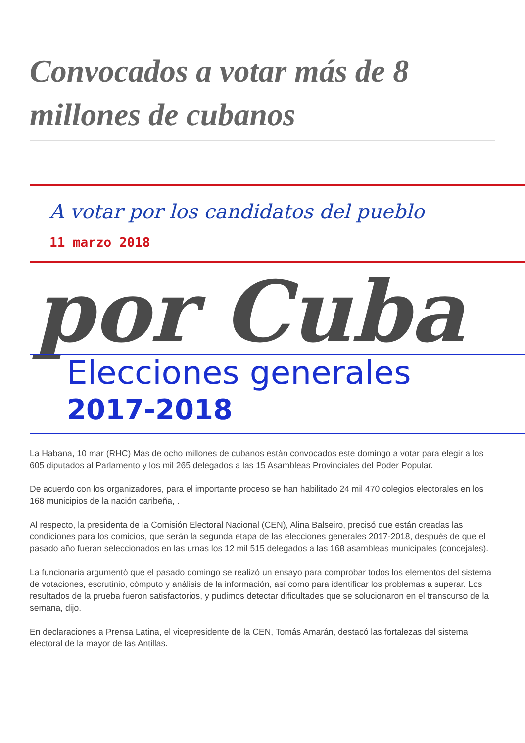Convocados a votar más de 8 millones de cubanos
A votar por los candidatos del pueblo
11 marzo 2018
por Cuba
Elecciones generales
2017-2018
La Habana, 10 mar (RHC) Más de ocho millones de cubanos están convocados este domingo a votar para elegir a los 605 diputados al Parlamento y los mil 265 delegados a las 15 Asambleas Provinciales del Poder Popular.
De acuerdo con los organizadores, para el importante proceso se han habilitado 24 mil 470 colegios electorales en los 168 municipios de la nación caribeña, .
Al respecto, la presidenta de la Comisión Electoral Nacional (CEN), Alina Balseiro, precisó que están creadas las condiciones para los comicios, que serán la segunda etapa de las elecciones generales 2017-2018, después de que el pasado año fueran seleccionados en las urnas los 12 mil 515 delegados a las 168 asambleas municipales (concejales).
La funcionaria argumentó que el pasado domingo se realizó un ensayo para comprobar todos los elementos del sistema de votaciones, escrutinio, cómputo y análisis de la información, así como para identificar los problemas a superar. Los resultados de la prueba fueron satisfactorios, y pudimos detectar dificultades que se solucionaron en el transcurso de la semana, dijo.
En declaraciones a Prensa Latina, el vicepresidente de la CEN, Tomás Amarán, destacó las fortalezas del sistema electoral de la mayor de las Antillas.